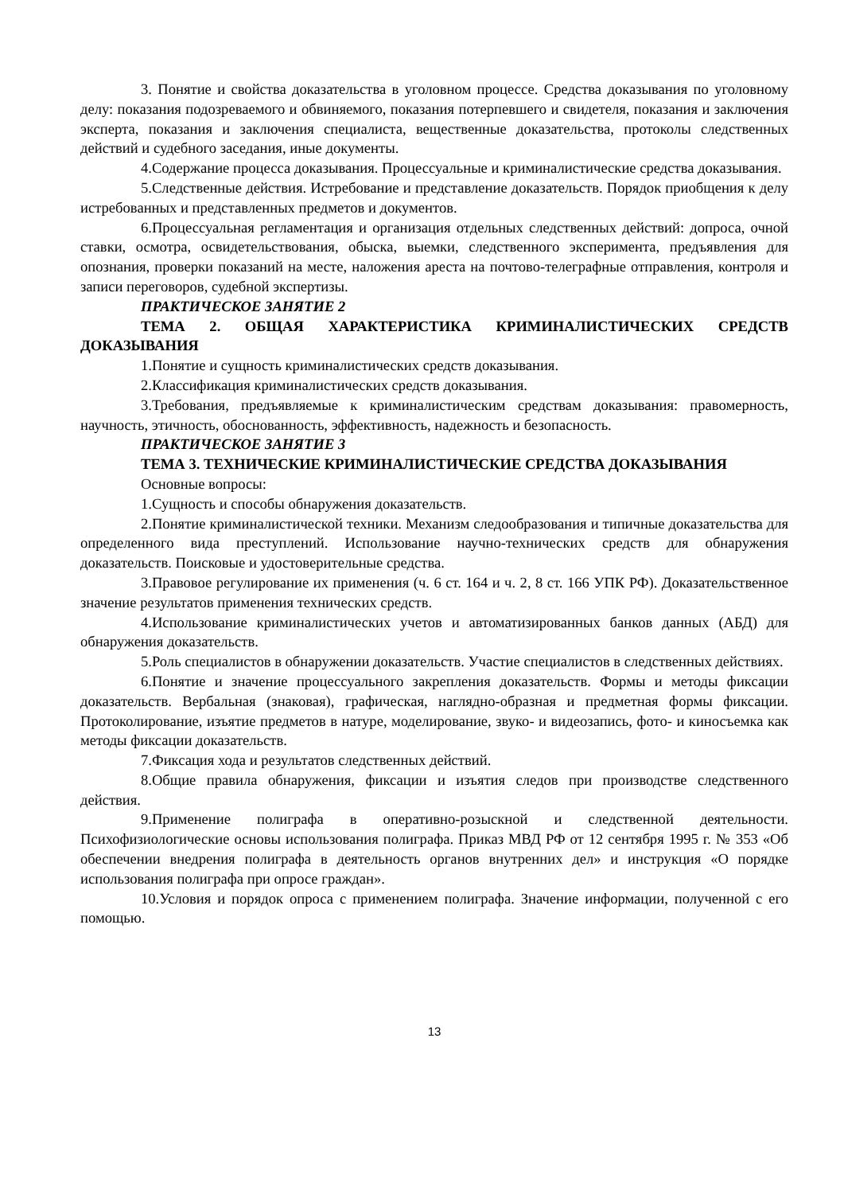3. Понятие и свойства доказательства в уголовном процессе. Средства доказывания по уголовному делу: показания подозреваемого и обвиняемого, показания потерпевшего и свидетеля, показания и заключения эксперта, показания и заключения специалиста, вещественные доказательства, протоколы следственных действий и судебного заседания, иные документы.
4.Содержание процесса доказывания. Процессуальные и криминалистические средства доказывания.
5.Следственные действия. Истребование и представление доказательств. Порядок приобщения к делу истребованных и представленных предметов и документов.
6.Процессуальная регламентация и организация отдельных следственных действий: допроса, очной ставки, осмотра, освидетельствования, обыска, выемки, следственного эксперимента, предъявления для опознания, проверки показаний на месте, наложения ареста на почтово-телеграфные отправления, контроля и записи переговоров, судебной экспертизы.
ПРАКТИЧЕСКОЕ ЗАНЯТИЕ 2
ТЕМА 2. ОБЩАЯ ХАРАКТЕРИСТИКА КРИМИНАЛИСТИЧЕСКИХ СРЕДСТВ ДОКАЗЫВАНИЯ
1.Понятие и сущность криминалистических средств доказывания.
2.Классификация криминалистических средств доказывания.
3.Требования, предъявляемые к криминалистическим средствам доказывания: правомерность, научность, этичность, обоснованность, эффективность, надежность и безопасность.
ПРАКТИЧЕСКОЕ ЗАНЯТИЕ 3
ТЕМА 3. ТЕХНИЧЕСКИЕ КРИМИНАЛИСТИЧЕСКИЕ СРЕДСТВА ДОКАЗЫВАНИЯ
Основные вопросы:
1.Сущность и способы обнаружения доказательств.
2.Понятие криминалистической техники. Механизм следообразования и типичные доказательства для определенного вида преступлений. Использование научно-технических средств для обнаружения доказательств. Поисковые и удостоверительные средства.
3.Правовое регулирование их применения (ч. 6 ст. 164 и ч. 2, 8 ст. 166 УПК РФ). Доказательственное значение результатов применения технических средств.
4.Использование криминалистических учетов и автоматизированных банков данных (АБД) для обнаружения доказательств.
5.Роль специалистов в обнаружении доказательств. Участие специалистов в следственных действиях.
6.Понятие и значение процессуального закрепления доказательств. Формы и методы фиксации доказательств. Вербальная (знаковая), графическая, наглядно-образная и предметная формы фиксации. Протоколирование, изъятие предметов в натуре, моделирование, звуко- и видеозапись, фото- и киносъемка как методы фиксации доказательств.
7.Фиксация хода и результатов следственных действий.
8.Общие правила обнаружения, фиксации и изъятия следов при производстве следственного действия.
9.Применение полиграфа в оперативно-розыскной и следственной деятельности. Психофизиологические основы использования полиграфа. Приказ МВД РФ от 12 сентября 1995 г. № 353 «Об обеспечении внедрения полиграфа в деятельность органов внутренних дел» и инструкция «О порядке использования полиграфа при опросе граждан».
10.Условия и порядок опроса с применением полиграфа. Значение информации, полученной с его помощью.
13